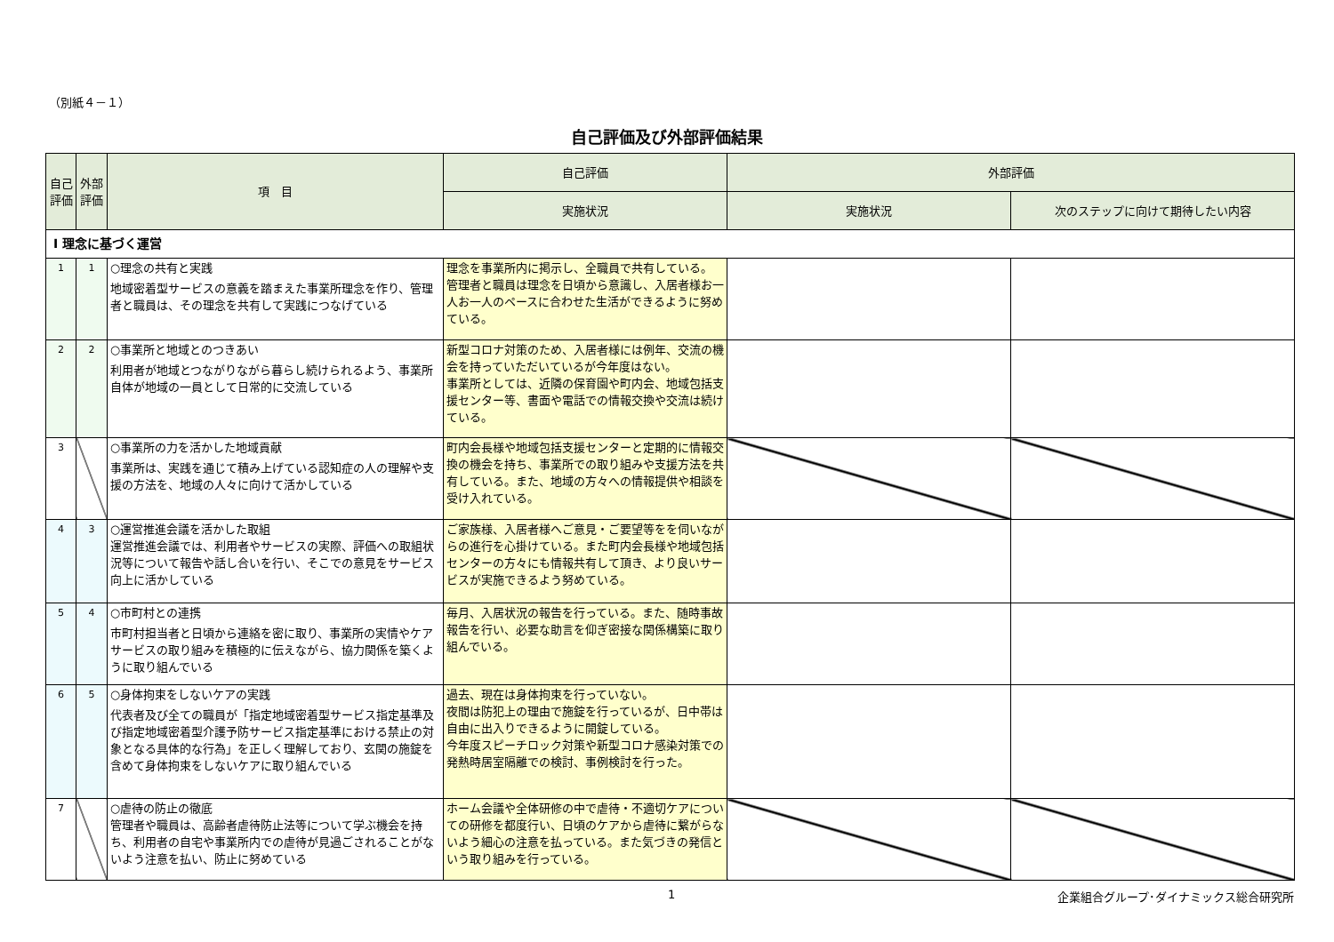（別紙４－１）
自己評価及び外部評価結果
| 自己評価 | 外部評価 | 項 目 | 自己評価 | 外部評価 | |
| --- | --- | --- | --- | --- | --- |
| | | | 実施状況 | 実施状況 | 次のステップに向けて期待したい内容 |
| Ⅰ 理念に基づく運営 | | | | | |
| 1 | 1 | ○理念の共有と実践 地域密着型サービスの意義を踏まえた事業所理念を作り、管理者と職員は、その理念を共有して実践につなげている | 理念を事業所内に掲示し、全職員で共有している。 管理者と職員は理念を日頃から意識し、入居者様お一人お一人のペースに合わせた生活ができるように努めている。 | | |
| 2 | 2 | ○事業所と地域とのつきあい 利用者が地域とつながりながら暮らし続けられるよう、事業所自体が地域の一員として日常的に交流している | 新型コロナ対策のため、入居者様には例年、交流の機会を持っていただいているが今年度はない。 事業所としては、近隣の保育園や町内会、地域包括支援センター等、書面や電話での情報交換や交流は続けている。 | | |
| 3 | | ○事業所の力を活かした地域貢献 事業所は、実践を通じて積み上げている認知症の人の理解や支援の方法を、地域の人々に向けて活かしている | 町内会長様や地域包括支援センターと定期的に情報交換の機会を持ち、事業所での取り組みや支援方法を共有している。また、地域の方々への情報提供や相談を受け入れている。 | | |
| 4 | 3 | ○運営推進会議を活かした取組 運営推進会議では、利用者やサービスの実際、評価への取組状況等について報告や話し合いを行い、そこでの意見をサービス向上に活かしている | ご家族様、入居者様へご意見・ご要望等をを伺いながらの進行を心掛けている。また町内会長様や地域包括センターの方々にも情報共有して頂き、より良いサービスが実施できるよう努めている。 | | |
| 5 | 4 | ○市町村との連携 市町村担当者と日頃から連絡を密に取り、事業所の実情やケアサービスの取り組みを積極的に伝えながら、協力関係を築くように取り組んでいる | 毎月、入居状況の報告を行っている。また、随時事故報告を行い、必要な助言を仰ぎ密接な関係構築に取り組んでいる。 | | |
| 6 | 5 | ○身体拘束をしないケアの実践 代表者及び全ての職員が「指定地域密着型サービス指定基準及び指定地域密着型介護予防サービス指定基準における禁止の対象となる具体的な行為」を正しく理解しており、玄関の施錠を含めて身体拘束をしないケアに取り組んでいる | 過去、現在は身体拘束を行っていない。 夜間は防犯上の理由で施錠を行っているが、日中帯は自由に出入りできるように開錠している。 今年度スピーチロック対策や新型コロナ感染対策での発熱時居室隔離での検討、事例検討を行った。 | | |
| 7 | | ○虐待の防止の徹底 管理者や職員は、高齢者虐待防止法等について学ぶ機会を持ち、利用者の自宅や事業所内での虐待が見過ごされることがないよう注意を払い、防止に努めている | ホーム会議や全体研修の中で虐待・不適切ケアについての研修を都度行い、日頃のケアから虐待に繋がらないよう細心の注意を払っている。また気づきの発信という取り組みを行っている。 | | |
1 企業組合グループ･ダイナミックス総合研究所